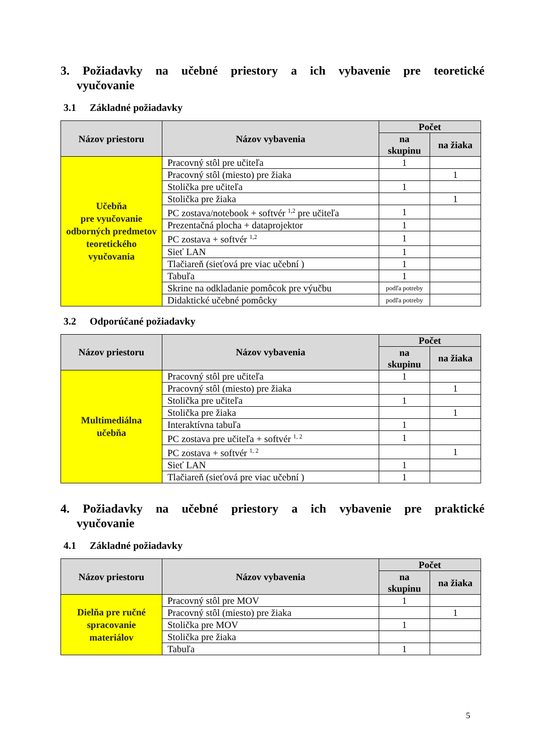3. Požiadavky na učebné priestory a ich vybavenie pre teoretické vyučovanie
3.1 Základné požiadavky
| Názov priestoru | Názov vybavenia | Počet | |
| --- | --- | --- | --- |
| | | na skupinu | na žiaka |
| Učebňa pre vyučovanie odborných predmetov teoretického vyučovania | Pracovný stôl pre učiteľa | 1 | |
| | Pracovný stôl (miesto) pre žiaka | | 1 |
| | Stolička pre učiteľa | 1 | |
| | Stolička pre žiaka | | 1 |
| | PC zostava/notebook + softvér <sup>1,2</sup> pre učiteľa | 1 | |
| | Prezentačná plocha + dataprojektor | 1 | |
| | PC zostava + softvér <sup>1,2</sup> | 1 | |
| | Sieť LAN | 1 | |
| | Tlačiareň (sieťová pre viac učební ) | 1 | |
| | Tabuľa | 1 | |
| | Skrine na odkladanie pomôcok pre výučbu | podľa potreby | |
| | Didaktické učebné pomôcky | podľa potreby | |
3.2 Odporúčané požiadavky
| Názov priestoru | Názov vybavenia | Počet | |
| --- | --- | --- | --- |
| | | na skupinu | na žiaka |
| Multimediálna učebňa | Pracovný stôl pre učiteľa | 1 | |
| | Pracovný stôl (miesto) pre žiaka | | 1 |
| | Stolička pre učiteľa | 1 | |
| | Stolička pre žiaka | | 1 |
| | Interaktívna tabuľa | 1 | |
| | PC zostava pre učiteľa + softvér <sup>1, 2</sup> | 1 | |
| | PC zostava + softvér <sup>1, 2</sup> | | 1 |
| | Sieť LAN | 1 | |
| | Tlačiareň (sieťová pre viac učební ) | 1 | |
4. Požiadavky na učebné priestory a ich vybavenie pre praktické vyučovanie
4.1 Základné požiadavky
| Názov priestoru | Názov vybavenia | Počet | |
| --- | --- | --- | --- |
| | | na skupinu | na žiaka |
| Dielňa pre ručné spracovanie materiálov | Pracovný stôl pre MOV | 1 | |
| | Pracovný stôl (miesto) pre žiaka | | 1 |
| | Stolička pre MOV | 1 | |
| | Stolička pre žiaka | | |
| | Tabuľa | 1 | |
5